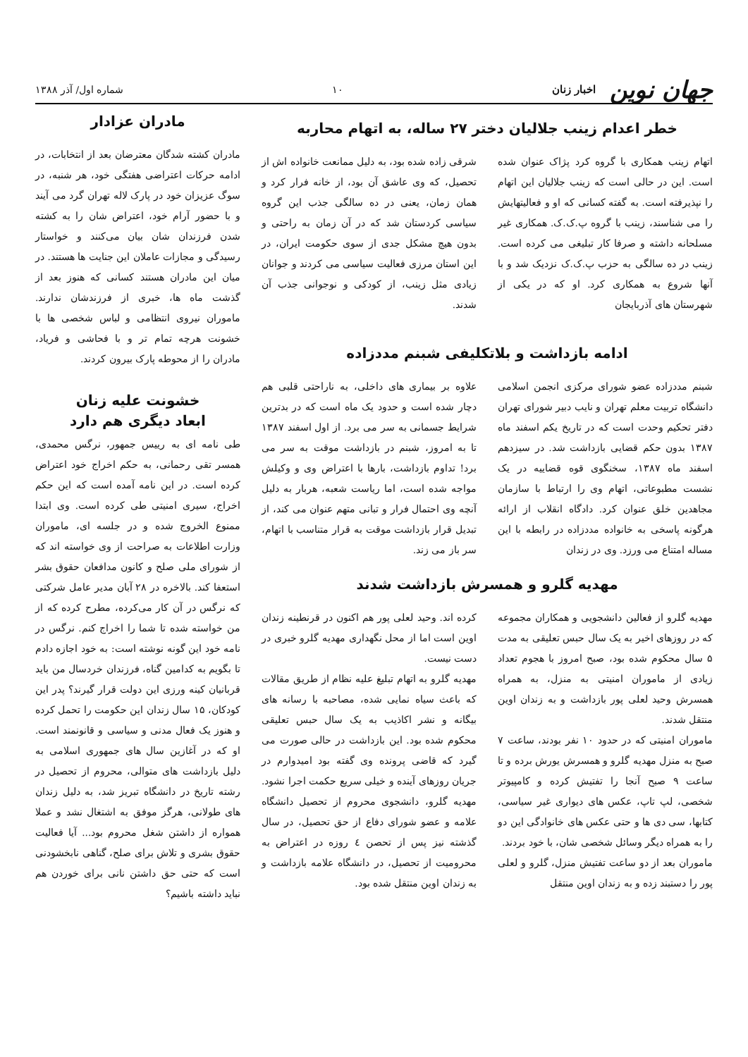جهان نوین اخبار زنان
۱۰
شماره اول/ آذر ۱۳۸۸
خطر اعدام زینب جلالیان دختر ۲۷ ساله، به اتهام محاربه
اتهام زینب همکاری با گروه کرد پژاک عنوان شده است. این در حالی است که زینب جلالیان این اتهام را نپذیرفته است. به گفته کسانی که او و فعالیتهایش را می شناسند، زینب با گروه پ.ک.ک. همکاری غیر مسلحانه داشته و صرفا کار تبلیغی می کرده است. زینب در ده سالگی به حزب پ.ک.ک نزدیک شد و با آنها شروع به همکاری کرد. او که در یکی از شهرستان های آذربایجان
شرقی زاده شده بود، به دلیل ممانعت خانواده اش از تحصیل، که وی عاشق آن بود، از خانه فرار کرد و همان زمان، یعنی در ده سالگی جذب این گروه سیاسی کردستان شد که در آن زمان به راحتی و بدون هیچ مشکل جدی از سوی حکومت ایران، در این استان مرزی فعالیت سیاسی می کردند و جوانان زیادی مثل زینب، از کودکی و نوجوانی جذب آن شدند.
ادامه بازداشت و بلاتکلیفی شبنم مددزاده
شبنم مددزاده عضو شورای مرکزی انجمن اسلامی دانشگاه تربیت معلم تهران و نایب دبیر شورای تهران دفتر تحکیم وحدت است که در تاریخ یکم اسفند ماه ۱۳۸۷ بدون حکم قضایی بازداشت شد. در سیزدهم اسفند ماه ۱۳۸۷، سخنگوی قوه قضاییه در یک نشست مطبوعاتی، اتهام وی را ارتباط با سازمان مجاهدین خلق عنوان کرد. دادگاه انقلاب از ارائه هرگونه پاسخی به خانواده مددزاده در رابطه با این مساله امتناع می ورزد. وی در زندان
علاوه بر بیماری های داخلی، به ناراحتی قلبی هم دچار شده است و حدود یک ماه است که در بدترین شرایط جسمانی به سر می برد. از اول اسفند ۱۳۸۷ تا به امروز، شبنم در بازداشت موقت به سر می برد! تداوم بازداشت، بارها با اعتراض وی و وکیلش مواجه شده است، اما ریاست شعبه، هربار به دلیل آنچه وی احتمال فرار و تبانی متهم عنوان می کند، از تبدیل قرار بازداشت موقت به قرار متناسب با اتهام، سر باز می زند.
مهدیه گلرو و همسرش بازداشت شدند
مهدیه گلرو از فعالین دانشجویی و همکاران مجموعه که در روزهای اخیر به یک سال حبس تعلیقی به مدت ۵ سال محکوم شده بود، صبح امروز با هجوم تعداد زیادی از ماموران امنیتی به منزل، به همراه همسرش وحید لعلی پور بازداشت و به زندان اوین منتقل شدند.
ماموران امنیتی که در حدود ۱۰ نفر بودند، ساعت ۷ صبح به منزل مهدیه گلرو و همسرش یورش برده و تا ساعت ۹ صبح آنجا را تفتیش کرده و کامپیوتر شخصی، لپ تاپ، عکس های دیواری غیر سیاسی، کتابها، سی دی ها و حتی عکس های خانوادگی این دو را به همراه دیگر وسائل شخصی شان، با خود بردند.
ماموران بعد از دو ساعت تفتیش منزل، گلرو و لعلی پور را دستبند زده و به زندان اوین منتقل
کرده اند. وحید لعلی پور هم اکنون در قرنطینه زندان اوین است اما از محل نگهداری مهدیه گلرو خبری در دست نیست.
مهدیه گلرو به اتهام تبلیغ علیه نظام از طریق مقالات که باعث سیاه نمایی شده، مصاحبه با رسانه های بیگانه و نشر اکاذیب به یک سال حبس تعلیقی محکوم شده بود. این بازداشت در حالی صورت می گیرد که قاضی پرونده وی گفته بود امیدوارم در جریان روزهای آینده و خیلی سریع حکمت اجرا نشود. مهدیه گلرو، دانشجوی محروم از تحصیل دانشگاه علامه و عضو شورای دفاع از حق تحصیل، در سال گذشته نیز پس از تحصن ٤ روزه در اعتراض به محرومیت از تحصیل، در دانشگاه علامه بازداشت و به زندان اوین منتقل شده بود.
مادران عزادار
مادران کشته شدگان معترضان بعد از انتخابات، در ادامه حرکات اعتراضی هفتگی خود، هر شنبه، در سوگ عزیزان خود در پارک لاله تهران گرد می آیند و با حضور آرام خود، اعتراض شان را به کشته شدن فرزندان شان بیان می‌کنند و خواستار رسیدگی و مجازات عاملان این جنایت ها هستند. در میان این مادران هستند کسانی که هنوز بعد از گذشت ماه ها، خبری از فرزندشان ندارند. ماموران نیروی انتظامی و لباس شخصی ها با خشونت هرچه تمام تر و با فحاشی و فریاد، مادران را از محوطه پارک بیرون کردند.
خشونت علیه زنان
ابعاد دیگری هم دارد
طی نامه ای به رییس جمهور، نرگس محمدی، همسر تقی رحمانی، به حکم اخراج خود اعتراض کرده است. در این نامه آمده است که این حکم اخراج، سیری امنیتی طی کرده است. وی ابتدا ممنوع الخروج شده و در جلسه ای، ماموران وزارت اطلاعات به صراحت از وی خواسته اند که از شورای ملی صلح و کانون مدافعان حقوق بشر استعفا کند. بالاخره در ۲۸ آبان مدیر عامل شرکتی که نرگس در آن کار می‌کرده، مطرح کرده که از من خواسته شده تا شما را اخراج کنم. نرگس در نامه خود این گونه نوشته است: به خود اجازه دادم تا بگویم به کدامین گناه، فرزندان خردسال من باید قربانیان کینه ورزی این دولت قرار گیرند؟ پدر این کودکان، ۱۵ سال زندان این حکومت را تحمل کرده و هنوز یک فعال مدنی و سیاسی و قانونمند است. او که در آغازین سال های جمهوری اسلامی به دلیل بازداشت های متوالی، محروم از تحصیل در رشته تاریخ در دانشگاه تبریز شد، به دلیل زندان های طولانی، هرگز موفق به اشتغال نشد و عملا همواره از داشتن شغل محروم بود... آیا فعالیت حقوق بشری و تلاش برای صلح، گناهی نابخشودنی است که حتی حق داشتن نانی برای خوردن هم نباید داشته باشیم؟